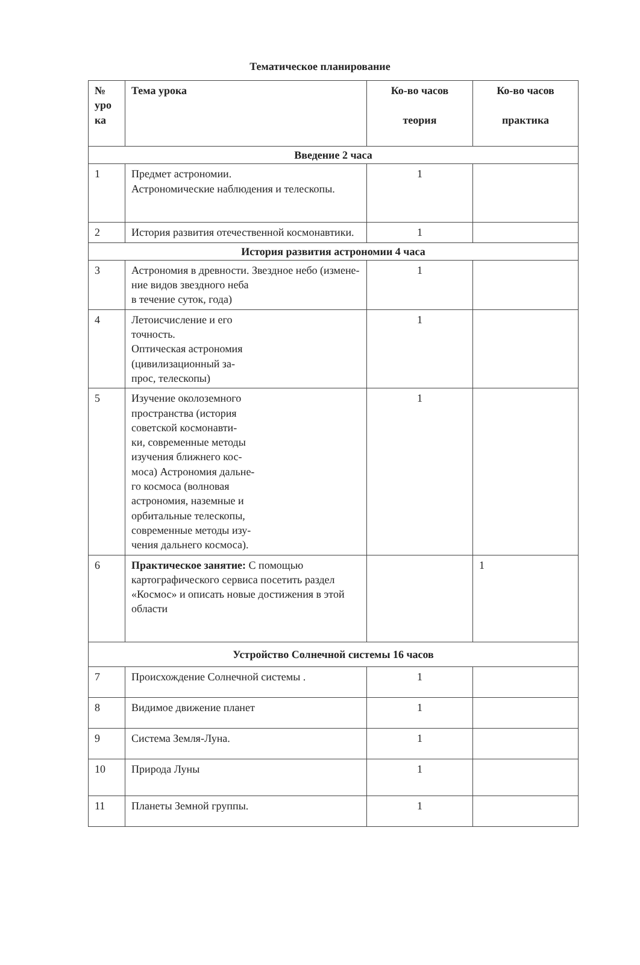Тематическое планирование
| № уро ка | Тема урока | Ко-во часов теория | Ко-во часов практика |
| --- | --- | --- | --- |
| Введение 2 часа | | | |
| 1 | Предмет астрономии. Астрономические наблюдения и телескопы. | 1 | |
| 2 | История развития отечественной космонавтики. | 1 | |
| История развития астрономии 4 часа | | | |
| 3 | Астрономия в древности. Звездное небо (измене- ние видов звездного неба в течение суток, года) | 1 | |
| 4 | Летоисчисление и его точность. Оптическая астрономия (цивилизационный за- прос, телескопы) | 1 | |
| 5 | Изучение околоземного пространства (история советской космонавти- ки, современные методы изучения ближнего кос- моса) Астрономия дальне- го космоса (волновая астрономия, наземные и орбитальные телескопы, современные методы изу- чения дальнего космоса). | 1 | |
| 6 | Практическое занятие: С помощью картографического сервиса посетить раздел «Космос» и описать новые достижения в этой области | | 1 |
| Устройство Солнечной системы 16 часов | | | |
| 7 | Происхождение Солнечной системы . | 1 | |
| 8 | Видимое движение планет | 1 | |
| 9 | Система Земля-Луна. | 1 | |
| 10 | Природа Луны | 1 | |
| 11 | Планеты Земной группы. | 1 | |